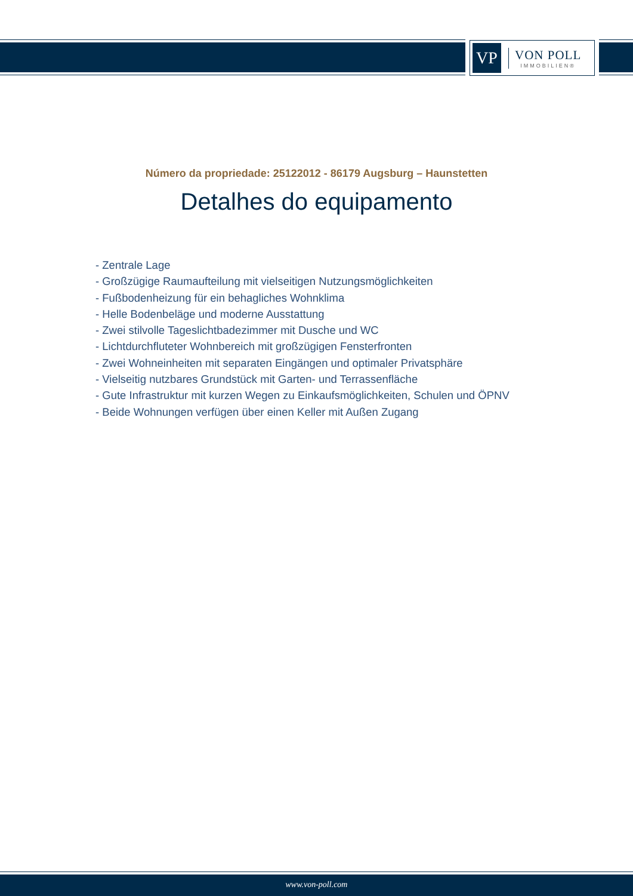VP
VON POLL
IMMOBILIEN®
Número da propriedade: 25122012 - 86179 Augsburg – Haunstetten
Detalhes do equipamento
- Zentrale Lage
- Großzügige Raumaufteilung mit vielseitigen Nutzungsmöglichkeiten
- Fußbodenheizung für ein behagliches Wohnklima
- Helle Bodenbeläge und moderne Ausstattung
- Zwei stilvolle Tageslichtbadezimmer mit Dusche und WC
- Lichtdurchfluteter Wohnbereich mit großzügigen Fensterfronten
- Zwei Wohneinheiten mit separaten Eingängen und optimaler Privatsphäre
- Vielseitig nutzbares Grundstück mit Garten- und Terrassenfläche
- Gute Infrastruktur mit kurzen Wegen zu Einkaufsmöglichkeiten, Schulen und ÖPNV
- Beide Wohnungen verfügen über einen Keller mit Außen Zugang
www.von-poll.com